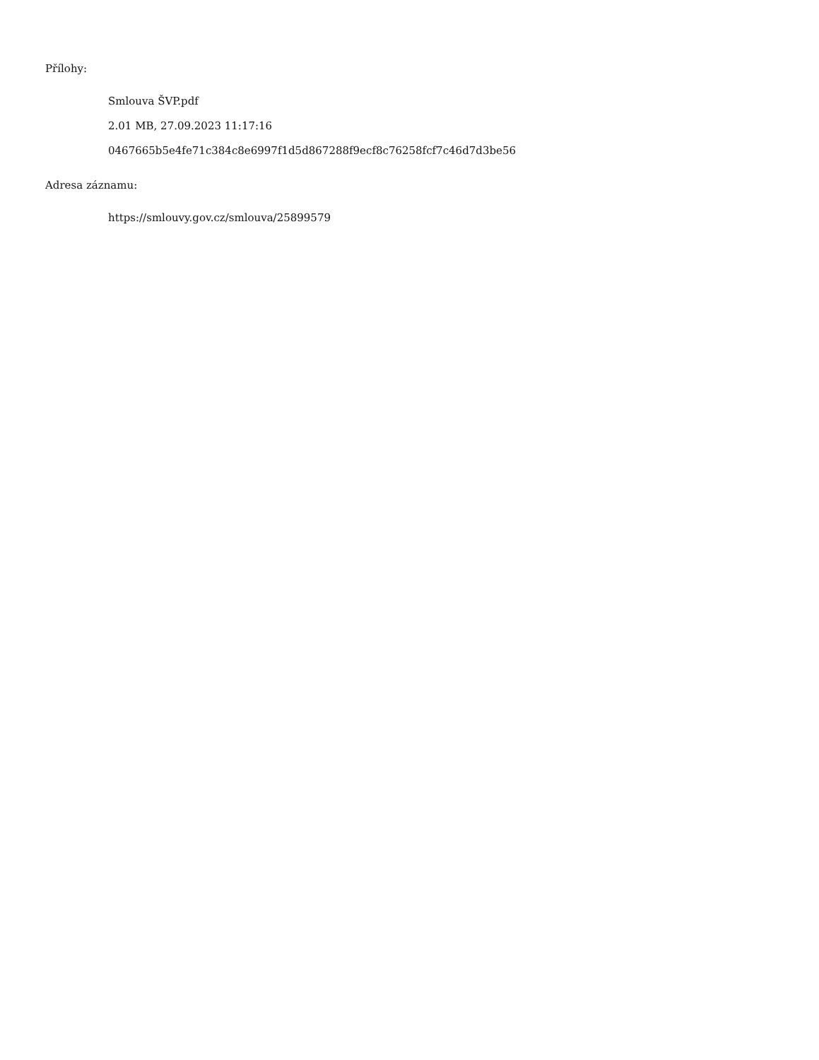Přílohy:
Smlouva ŠVP.pdf
2.01 MB, 27.09.2023 11:17:16
0467665b5e4fe71c384c8e6997f1d5d867288f9ecf8c76258fcf7c46d7d3be56
Adresa záznamu:
https://smlouvy.gov.cz/smlouva/25899579